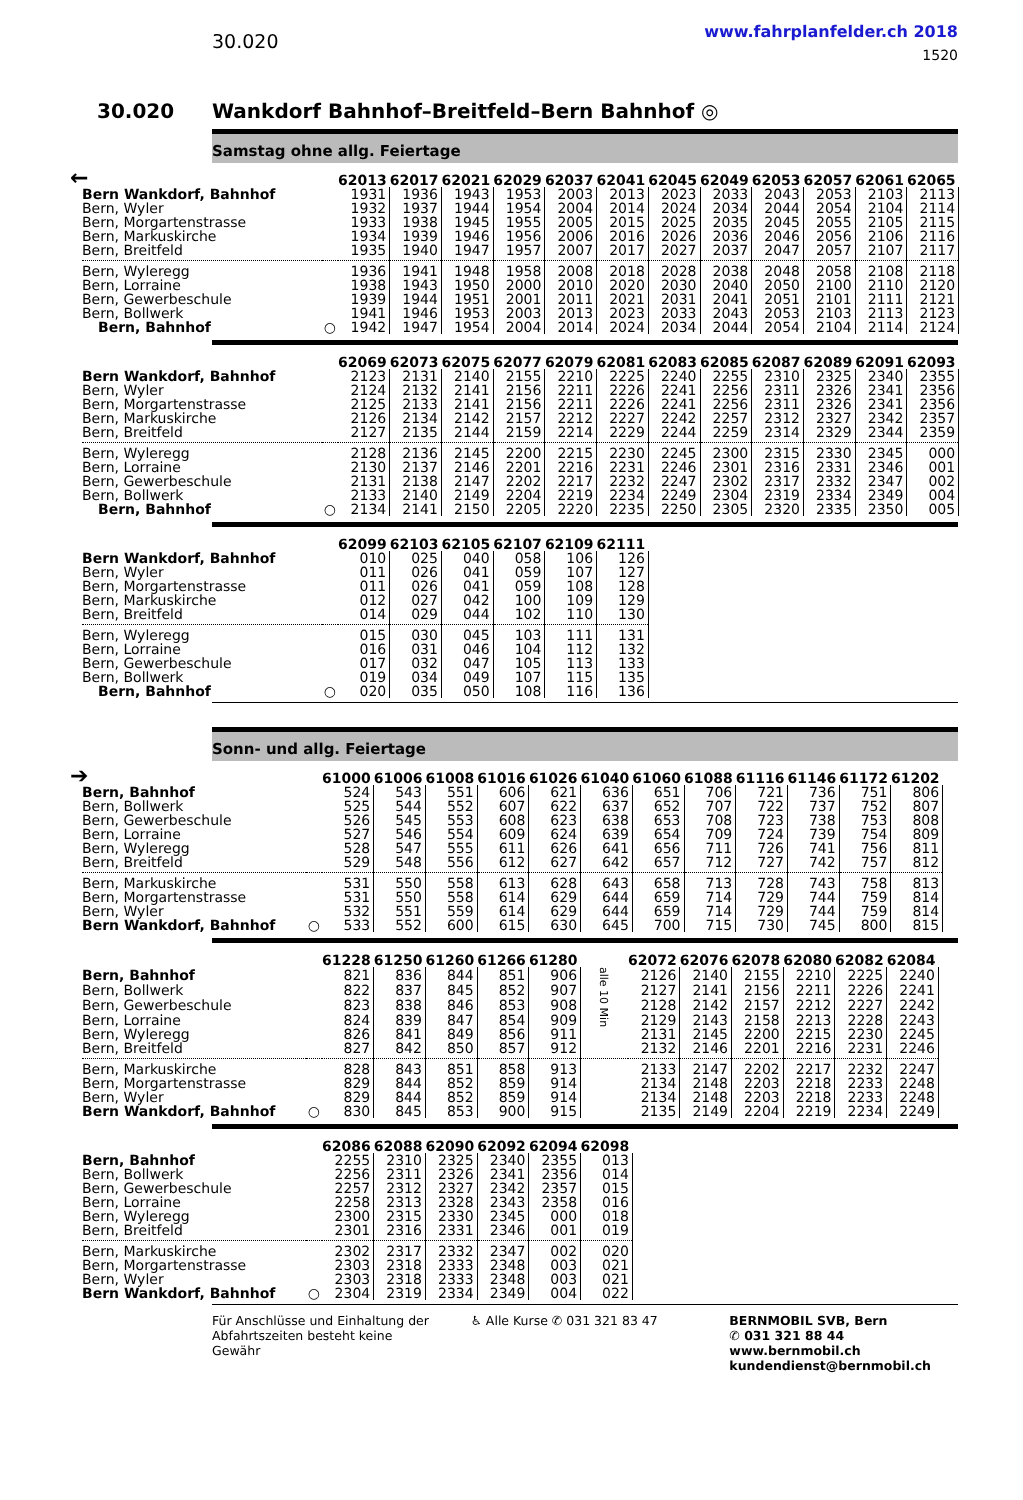30.020
www.fahrplanfelder.ch 2018
1520
30.020 Wankdorf Bahnhof–Breitfeld–Bern Bahnhof ◎
Samstag ohne allg. Feiertage
←
| | | 62013 | 62017 | 62021 | 62029 | 62037 | 62041 | 62045 | 62049 | 62053 | 62057 | 62061 | 62065 |
| Bern Wankdorf, Bahnhof | | 1931 | 1936 | 1943 | 1953 | 2003 | 2013 | 2023 | 2033 | 2043 | 2053 | 2103 | 2113 |
| Bern, Wyler | | 1932 | 1937 | 1944 | 1954 | 2004 | 2014 | 2024 | 2034 | 2044 | 2054 | 2104 | 2114 |
| Bern, Morgartenstrasse | | 1933 | 1938 | 1945 | 1955 | 2005 | 2015 | 2025 | 2035 | 2045 | 2055 | 2105 | 2115 |
| Bern, Markuskirche | | 1934 | 1939 | 1946 | 1956 | 2006 | 2016 | 2026 | 2036 | 2046 | 2056 | 2106 | 2116 |
| Bern, Breitfeld | | 1935 | 1940 | 1947 | 1957 | 2007 | 2017 | 2027 | 2037 | 2047 | 2057 | 2107 | 2117 |
| Bern, Wyleregg | | 1936 | 1941 | 1948 | 1958 | 2008 | 2018 | 2028 | 2038 | 2048 | 2058 | 2108 | 2118 |
| Bern, Lorraine | | 1938 | 1943 | 1950 | 2000 | 2010 | 2020 | 2030 | 2040 | 2050 | 2100 | 2110 | 2120 |
| Bern, Gewerbeschule | | 1939 | 1944 | 1951 | 2001 | 2011 | 2021 | 2031 | 2041 | 2051 | 2101 | 2111 | 2121 |
| Bern, Bollwerk | | 1941 | 1946 | 1953 | 2003 | 2013 | 2023 | 2033 | 2043 | 2053 | 2103 | 2113 | 2123 |
| Bern, Bahnhof | ○ | 1942 | 1947 | 1954 | 2004 | 2014 | 2024 | 2034 | 2044 | 2054 | 2104 | 2114 | 2124 |
| | | 62069 | 62073 | 62075 | 62077 | 62079 | 62081 | 62083 | 62085 | 62087 | 62089 | 62091 | 62093 |
| Bern Wankdorf, Bahnhof | | 2123 | 2131 | 2140 | 2155 | 2210 | 2225 | 2240 | 2255 | 2310 | 2325 | 2340 | 2355 |
| Bern, Wyler | | 2124 | 2132 | 2141 | 2156 | 2211 | 2226 | 2241 | 2256 | 2311 | 2326 | 2341 | 2356 |
| Bern, Morgartenstrasse | | 2125 | 2133 | 2141 | 2156 | 2211 | 2226 | 2241 | 2256 | 2311 | 2326 | 2341 | 2356 |
| Bern, Markuskirche | | 2126 | 2134 | 2142 | 2157 | 2212 | 2227 | 2242 | 2257 | 2312 | 2327 | 2342 | 2357 |
| Bern, Breitfeld | | 2127 | 2135 | 2144 | 2159 | 2214 | 2229 | 2244 | 2259 | 2314 | 2329 | 2344 | 2359 |
| Bern, Wyleregg | | 2128 | 2136 | 2145 | 2200 | 2215 | 2230 | 2245 | 2300 | 2315 | 2330 | 2345 | 000 |
| Bern, Lorraine | | 2130 | 2137 | 2146 | 2201 | 2216 | 2231 | 2246 | 2301 | 2316 | 2331 | 2346 | 001 |
| Bern, Gewerbeschule | | 2131 | 2138 | 2147 | 2202 | 2217 | 2232 | 2247 | 2302 | 2317 | 2332 | 2347 | 002 |
| Bern, Bollwerk | | 2133 | 2140 | 2149 | 2204 | 2219 | 2234 | 2249 | 2304 | 2319 | 2334 | 2349 | 004 |
| Bern, Bahnhof | ○ | 2134 | 2141 | 2150 | 2205 | 2220 | 2235 | 2250 | 2305 | 2320 | 2335 | 2350 | 005 |
| | | 62099 | 62103 | 62105 | 62107 | 62109 | 62111 |
| Bern Wankdorf, Bahnhof | | 010 | 025 | 040 | 058 | 106 | 126 |
| Bern, Wyler | | 011 | 026 | 041 | 059 | 107 | 127 |
| Bern, Morgartenstrasse | | 011 | 026 | 041 | 059 | 108 | 128 |
| Bern, Markuskirche | | 012 | 027 | 042 | 100 | 109 | 129 |
| Bern, Breitfeld | | 014 | 029 | 044 | 102 | 110 | 130 |
| Bern, Wyleregg | | 015 | 030 | 045 | 103 | 111 | 131 |
| Bern, Lorraine | | 016 | 031 | 046 | 104 | 112 | 132 |
| Bern, Gewerbeschule | | 017 | 032 | 047 | 105 | 113 | 133 |
| Bern, Bollwerk | | 019 | 034 | 049 | 107 | 115 | 135 |
| Bern, Bahnhof | ○ | 020 | 035 | 050 | 108 | 116 | 136 |
Sonn- und allg. Feiertage
➔
| | | 61000 | 61006 | 61008 | 61016 | 61026 | 61040 | 61060 | 61088 | 61116 | 61146 | 61172 | 61202 |
| Bern, Bahnhof | | 524 | 543 | 551 | 606 | 621 | 636 | 651 | 706 | 721 | 736 | 751 | 806 |
| Bern, Bollwerk | | 525 | 544 | 552 | 607 | 622 | 637 | 652 | 707 | 722 | 737 | 752 | 807 |
| Bern, Gewerbeschule | | 526 | 545 | 553 | 608 | 623 | 638 | 653 | 708 | 723 | 738 | 753 | 808 |
| Bern, Lorraine | | 527 | 546 | 554 | 609 | 624 | 639 | 654 | 709 | 724 | 739 | 754 | 809 |
| Bern, Wyleregg | | 528 | 547 | 555 | 611 | 626 | 641 | 656 | 711 | 726 | 741 | 756 | 811 |
| Bern, Breitfeld | | 529 | 548 | 556 | 612 | 627 | 642 | 657 | 712 | 727 | 742 | 757 | 812 |
| Bern, Markuskirche | | 531 | 550 | 558 | 613 | 628 | 643 | 658 | 713 | 728 | 743 | 758 | 813 |
| Bern, Morgartenstrasse | | 531 | 550 | 558 | 614 | 629 | 644 | 659 | 714 | 729 | 744 | 759 | 814 |
| Bern, Wyler | | 532 | 551 | 559 | 614 | 629 | 644 | 659 | 714 | 729 | 744 | 759 | 814 |
| Bern Wankdorf, Bahnhof | ○ | 533 | 552 | 600 | 615 | 630 | 645 | 700 | 715 | 730 | 745 | 800 | 815 |
| | | 61228 | 61250 | 61260 | 61266 | 61280 | | 62072 | 62076 | 62078 | 62080 | 62082 | 62084 |
| Bern, Bahnhof | | 821 | 836 | 844 | 851 | 906 | alle 10 Min | 2126 | 2140 | 2155 | 2210 | 2225 | 2240 |
| Bern, Bollwerk | | 822 | 837 | 845 | 852 | 907 | | 2127 | 2141 | 2156 | 2211 | 2226 | 2241 |
| Bern, Gewerbeschule | | 823 | 838 | 846 | 853 | 908 | | 2128 | 2142 | 2157 | 2212 | 2227 | 2242 |
| Bern, Lorraine | | 824 | 839 | 847 | 854 | 909 | | 2129 | 2143 | 2158 | 2213 | 2228 | 2243 |
| Bern, Wyleregg | | 826 | 841 | 849 | 856 | 911 | | 2131 | 2145 | 2200 | 2215 | 2230 | 2245 |
| Bern, Breitfeld | | 827 | 842 | 850 | 857 | 912 | | 2132 | 2146 | 2201 | 2216 | 2231 | 2246 |
| Bern, Markuskirche | | 828 | 843 | 851 | 858 | 913 | | 2133 | 2147 | 2202 | 2217 | 2232 | 2247 |
| Bern, Morgartenstrasse | | 829 | 844 | 852 | 859 | 914 | | 2134 | 2148 | 2203 | 2218 | 2233 | 2248 |
| Bern, Wyler | | 829 | 844 | 852 | 859 | 914 | | 2134 | 2148 | 2203 | 2218 | 2233 | 2248 |
| Bern Wankdorf, Bahnhof | ○ | 830 | 845 | 853 | 900 | 915 | | 2135 | 2149 | 2204 | 2219 | 2234 | 2249 |
| | | 62086 | 62088 | 62090 | 62092 | 62094 | 62098 |
| Bern, Bahnhof | | 2255 | 2310 | 2325 | 2340 | 2355 | 013 |
| Bern, Bollwerk | | 2256 | 2311 | 2326 | 2341 | 2356 | 014 |
| Bern, Gewerbeschule | | 2257 | 2312 | 2327 | 2342 | 2357 | 015 |
| Bern, Lorraine | | 2258 | 2313 | 2328 | 2343 | 2358 | 016 |
| Bern, Wyleregg | | 2300 | 2315 | 2330 | 2345 | 000 | 018 |
| Bern, Breitfeld | | 2301 | 2316 | 2331 | 2346 | 001 | 019 |
| Bern, Markuskirche | | 2302 | 2317 | 2332 | 2347 | 002 | 020 |
| Bern, Morgartenstrasse | | 2303 | 2318 | 2333 | 2348 | 003 | 021 |
| Bern, Wyler | | 2303 | 2318 | 2333 | 2348 | 003 | 021 |
| Bern Wankdorf, Bahnhof | ○ | 2304 | 2319 | 2334 | 2349 | 004 | 022 |
Für Anschlüsse und Einhaltung der Abfahrtszeiten besteht keine Gewähr
♿ Alle Kurse ✆ 031 321 83 47 BERNMOBIL SVB, Bern
✆ 031 321 88 44
www.bernmobil.ch
kundendienst@bernmobil.ch